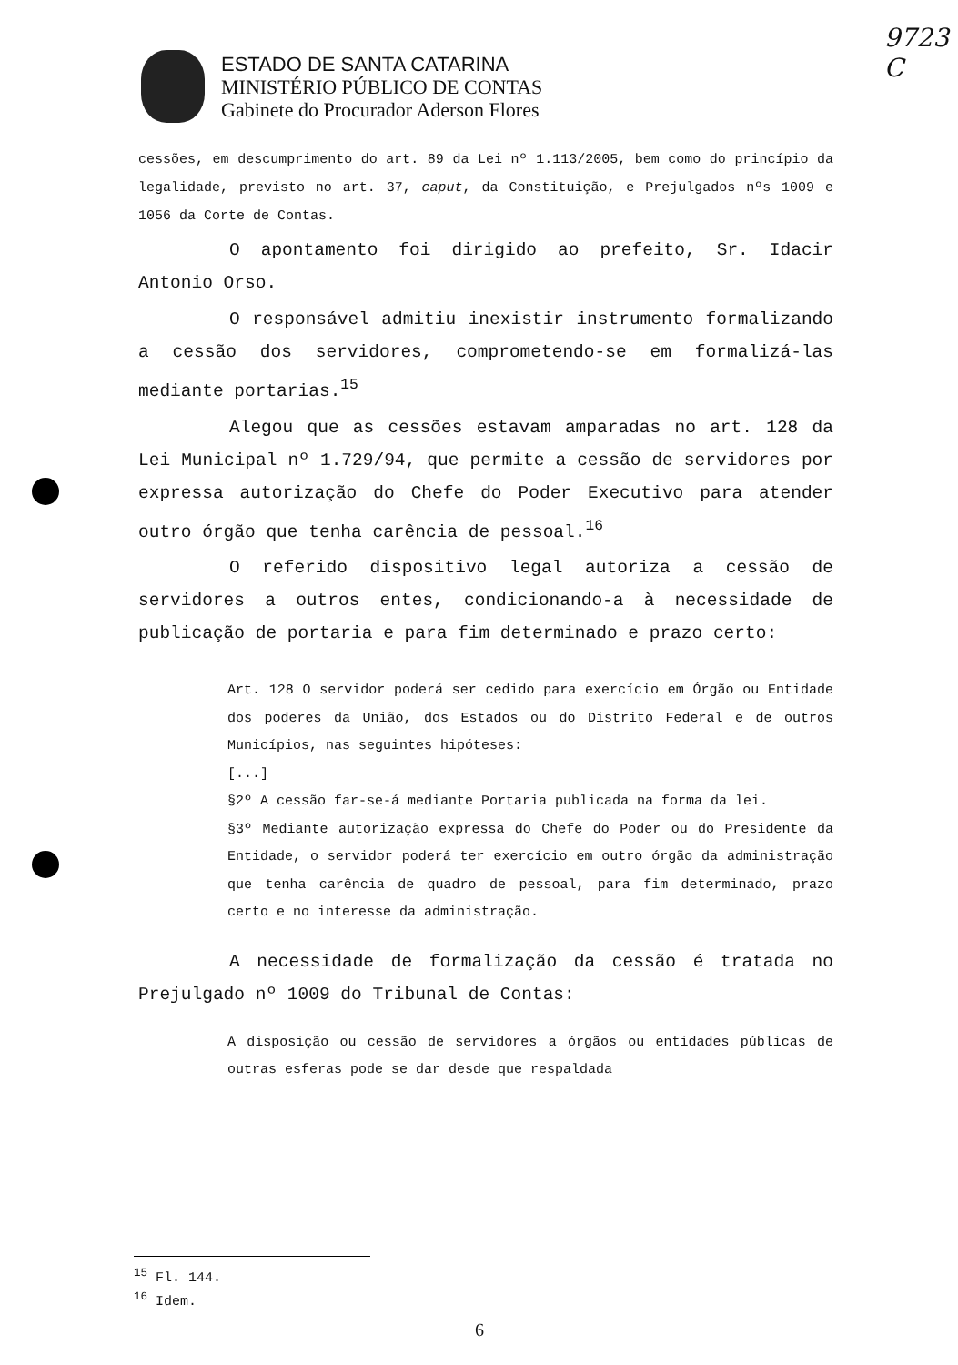9723
C
ESTADO DE SANTA CATARINA
MINISTÉRIO PÚBLICO DE CONTAS
Gabinete do Procurador Aderson Flores
cessões, em descumprimento do art. 89 da Lei nº 1.113/2005, bem como do princípio da legalidade, previsto no art. 37, caput, da Constituição, e Prejulgados nºs 1009 e 1056 da Corte de Contas.
O apontamento foi dirigido ao prefeito, Sr. Idacir Antonio Orso.
O responsável admitiu inexistir instrumento formalizando a cessão dos servidores, comprometendo-se em formalizá-las mediante portarias.<sup>15</sup>
Alegou que as cessões estavam amparadas no art. 128 da Lei Municipal nº 1.729/94, que permite a cessão de servidores por expressa autorização do Chefe do Poder Executivo para atender outro órgão que tenha carência de pessoal.<sup>16</sup>
O referido dispositivo legal autoriza a cessão de servidores a outros entes, condicionando-a à necessidade de publicação de portaria e para fim determinado e prazo certo:
Art. 128 O servidor poderá ser cedido para exercício em Órgão ou Entidade dos poderes da União, dos Estados ou do Distrito Federal e de outros Municípios, nas seguintes hipóteses:
[...]
§2º A cessão far-se-á mediante Portaria publicada na forma da lei.
§3º Mediante autorização expressa do Chefe do Poder ou do Presidente da Entidade, o servidor poderá ter exercício em outro órgão da administração que tenha carência de quadro de pessoal, para fim determinado, prazo certo e no interesse da administração.
A necessidade de formalização da cessão é tratada no Prejulgado nº 1009 do Tribunal de Contas:
A disposição ou cessão de servidores a órgãos ou entidades públicas de outras esferas pode se dar desde que respaldada
<sup>15</sup> Fl. 144.
<sup>16</sup> Idem.
6